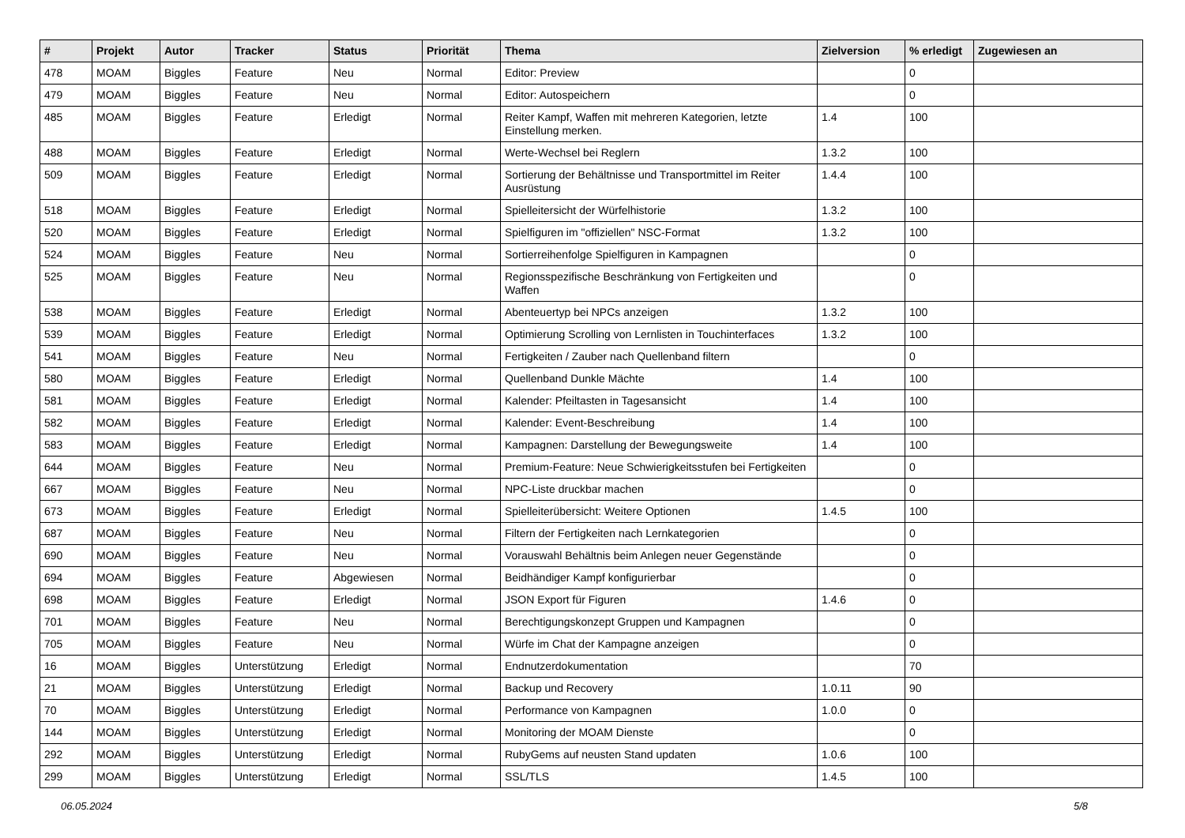| # | Projekt | Autor | Tracker | Status | Priorität | Thema | Zielversion | % erledigt | Zugewiesen an |
| --- | --- | --- | --- | --- | --- | --- | --- | --- | --- |
| 478 | MOAM | Biggles | Feature | Neu | Normal | Editor: Preview | | 0 | |
| 479 | MOAM | Biggles | Feature | Neu | Normal | Editor: Autospeichern | | 0 | |
| 485 | MOAM | Biggles | Feature | Erledigt | Normal | Reiter Kampf, Waffen mit mehreren Kategorien, letzte Einstellung merken. | 1.4 | 100 | |
| 488 | MOAM | Biggles | Feature | Erledigt | Normal | Werte-Wechsel bei Reglern | 1.3.2 | 100 | |
| 509 | MOAM | Biggles | Feature | Erledigt | Normal | Sortierung der Behältnisse und Transportmittel im Reiter Ausrüstung | 1.4.4 | 100 | |
| 518 | MOAM | Biggles | Feature | Erledigt | Normal | Spielleitersicht der Würfelhistorie | 1.3.2 | 100 | |
| 520 | MOAM | Biggles | Feature | Erledigt | Normal | Spielfiguren im "offiziellen" NSC-Format | 1.3.2 | 100 | |
| 524 | MOAM | Biggles | Feature | Neu | Normal | Sortierreihenfolge Spielfiguren in Kampagnen | | 0 | |
| 525 | MOAM | Biggles | Feature | Neu | Normal | Regionsspezifische Beschränkung von Fertigkeiten und Waffen | | 0 | |
| 538 | MOAM | Biggles | Feature | Erledigt | Normal | Abenteuertyp bei NPCs anzeigen | 1.3.2 | 100 | |
| 539 | MOAM | Biggles | Feature | Erledigt | Normal | Optimierung Scrolling von Lernlisten in Touchinterfaces | 1.3.2 | 100 | |
| 541 | MOAM | Biggles | Feature | Neu | Normal | Fertigkeiten / Zauber nach Quellenband filtern | | 0 | |
| 580 | MOAM | Biggles | Feature | Erledigt | Normal | Quellenband Dunkle Mächte | 1.4 | 100 | |
| 581 | MOAM | Biggles | Feature | Erledigt | Normal | Kalender: Pfeiltasten in Tagesansicht | 1.4 | 100 | |
| 582 | MOAM | Biggles | Feature | Erledigt | Normal | Kalender: Event-Beschreibung | 1.4 | 100 | |
| 583 | MOAM | Biggles | Feature | Erledigt | Normal | Kampagnen: Darstellung der Bewegungsweite | 1.4 | 100 | |
| 644 | MOAM | Biggles | Feature | Neu | Normal | Premium-Feature: Neue Schwierigkeitsstufen bei Fertigkeiten | | 0 | |
| 667 | MOAM | Biggles | Feature | Neu | Normal | NPC-Liste druckbar machen | | 0 | |
| 673 | MOAM | Biggles | Feature | Erledigt | Normal | Spielleiterübersicht: Weitere Optionen | 1.4.5 | 100 | |
| 687 | MOAM | Biggles | Feature | Neu | Normal | Filtern der Fertigkeiten nach Lernkategorien | | 0 | |
| 690 | MOAM | Biggles | Feature | Neu | Normal | Vorauswahl Behältnis beim Anlegen neuer Gegenstände | | 0 | |
| 694 | MOAM | Biggles | Feature | Abgewiesen | Normal | Beidhändiger Kampf konfigurierbar | | 0 | |
| 698 | MOAM | Biggles | Feature | Erledigt | Normal | JSON Export für Figuren | 1.4.6 | 0 | |
| 701 | MOAM | Biggles | Feature | Neu | Normal | Berechtigungskonzept Gruppen und Kampagnen | | 0 | |
| 705 | MOAM | Biggles | Feature | Neu | Normal | Würfe im Chat der Kampagne anzeigen | | 0 | |
| 16 | MOAM | Biggles | Unterstützung | Erledigt | Normal | Endnutzerdokumentation | | 70 | |
| 21 | MOAM | Biggles | Unterstützung | Erledigt | Normal | Backup und Recovery | 1.0.11 | 90 | |
| 70 | MOAM | Biggles | Unterstützung | Erledigt | Normal | Performance von Kampagnen | 1.0.0 | 0 | |
| 144 | MOAM | Biggles | Unterstützung | Erledigt | Normal | Monitoring der MOAM Dienste | | 0 | |
| 292 | MOAM | Biggles | Unterstützung | Erledigt | Normal | RubyGems auf neusten Stand updaten | 1.0.6 | 100 | |
| 299 | MOAM | Biggles | Unterstützung | Erledigt | Normal | SSL/TLS | 1.4.5 | 100 | |
06.05.2024 5/8